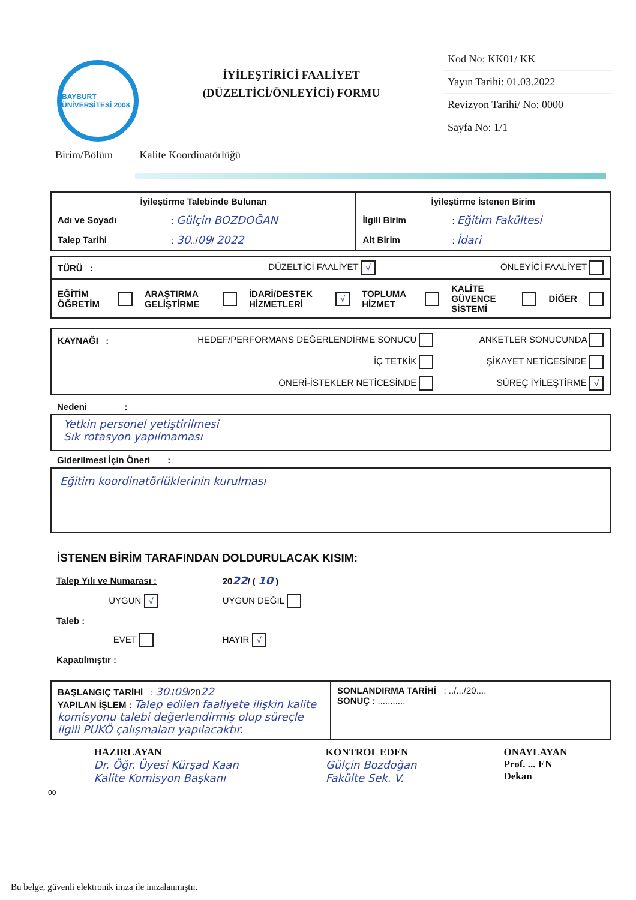BAYBURT ÜNİVERSİTESİ 2008
İYİLEŞTİRİCİ FAALİYET
(DÜZELTİCİ/ÖNLEYİCİ) FORMU
Kod No: KK01/ KK
Yayın Tarihi: 01.03.2022
Revizyon Tarihi/ No: 0000
Sayfa No: 1/1
Birim/Bölüm Kalite Koordinatörlüğü
| İyileştirme Talebinde Bulunan | | İyileştirme İstenen Birim | |
| Adı ve Soyadı | : Gülçin BOZDOĞAN | İlgili Birim | : Eğitim Fakültesi |
| Talep Tarihi | : 30 ../ 09 / 2022 | Alt Birim | : İdari |
| TÜRÜ : | DÜZELTİCİ FAALİYET √ | ÖNLEYİCİ FAALİYET |
| EĞİTİM ÖĞRETİM | | ARAŞTIRMA GELİŞTİRME | | İDARİ/DESTEK HİZMETLERİ | √ | TOPLUMA HİZMET | | KALİTE GÜVENCE SİSTEMİ | | DİĞER | |
| KAYNAĞI : | HEDEF/PERFORMANS DEĞERLENDİRME SONUCU | ANKETLER SONUCUNDA |
| | İÇ TETKİK | ŞİKAYET NETİCESİNDE |
| | ÖNERİ-İSTEKLER NETİCESİNDE | SÜREÇ İYİLEŞTİRME √ |
Nedeni :
Yetkin personel yetiştirilmesi
Sık rotasyon yapılmaması
Giderilmesi İçin Öneri :
Eğitim koordinatörlüklerinin kurulması
İSTENEN BİRİM TARAFINDAN DOLDURULACAK KISIM:
| Talep Yılı ve Numarası : | 20 22 / ( 10 ) |
| UYGUN √ | UYGUN DEĞİL |
| Taleb : | |
| EVET | HAYIR √ |
| Kapatılmıştır : | |
| BAŞLANGIÇ TARİHİ : 30 ./ 09 /20 22 YAPILAN İŞLEM : Talep edilen faaliyete ilişkin kalite komisyonu talebi değerlendirmiş olup süreçle ilgili PUKÖ çalışmaları yapılacaktır. | SONLANDIRMA TARİHİ : ../.../20.... SONUÇ : ........... |
HAZIRLAYAN
Dr. Öğr. Üyesi Kürşad Kaan
Kalite Komisyon Başkanı
KONTROL EDEN
Gülçin Bozdoğan
Fakülte Sek. V.
ONAYLAYAN
Prof. ... EN
Dekan
00
Bu belge, güvenli elektronik imza ile imzalanmıştır.